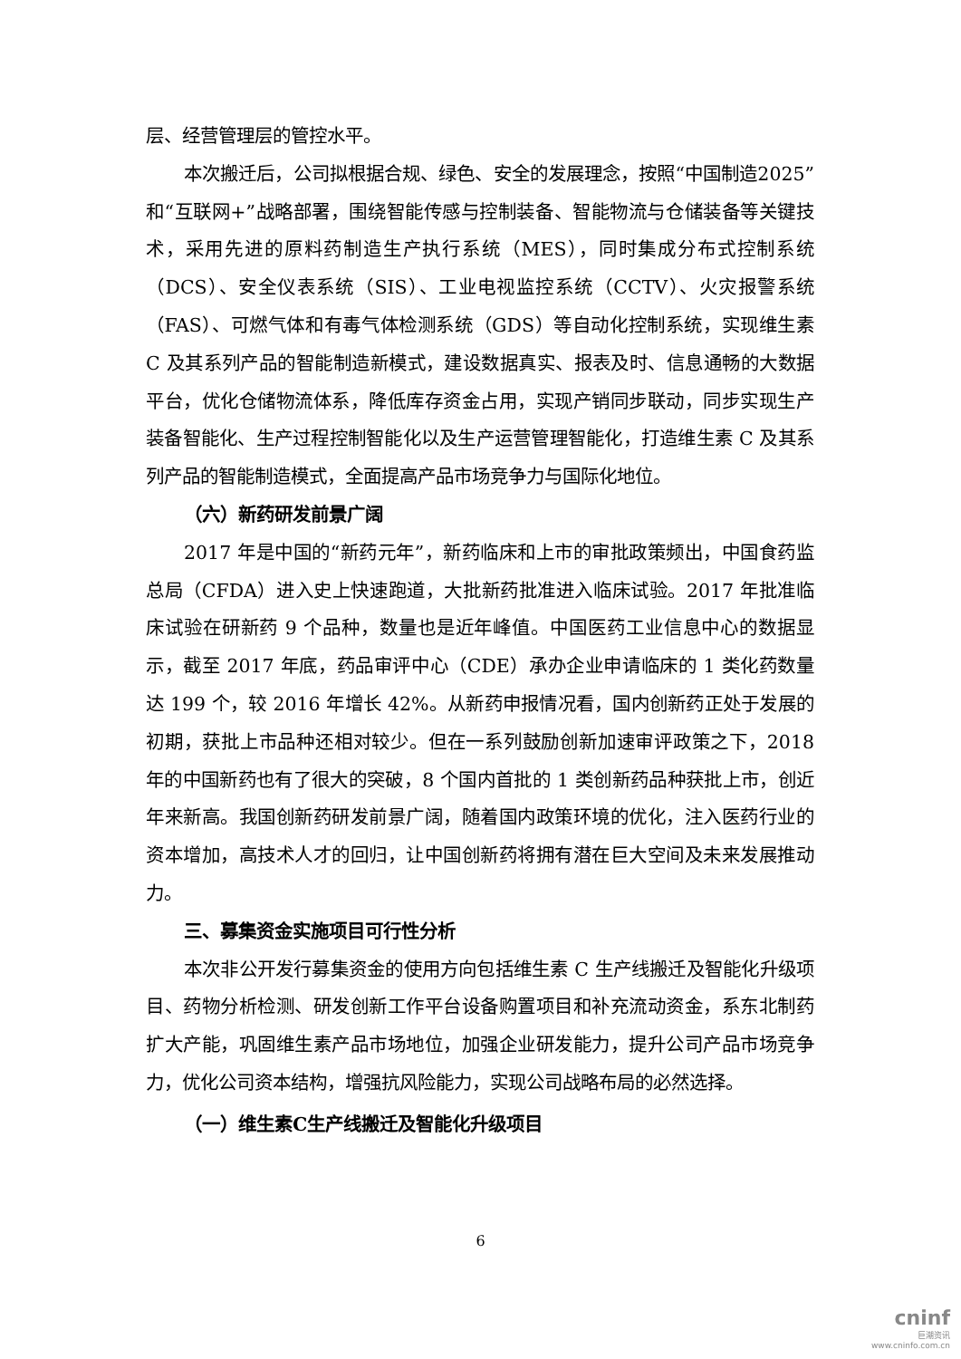层、经营管理层的管控水平。
本次搬迁后，公司拟根据合规、绿色、安全的发展理念，按照“中国制造2025”和“互联网+”战略部署，围绕智能传感与控制装备、智能物流与仓储装备等关键技术，采用先进的原料药制造生产执行系统（MES），同时集成分布式控制系统（DCS）、安全仪表系统（SIS）、工业电视监控系统（CCTV）、火灾报警系统（FAS）、可燃气体和有毒气体检测系统（GDS）等自动化控制系统，实现维生素 C 及其系列产品的智能制造新模式，建设数据真实、报表及时、信息通畅的大数据平台，优化仓储物流体系，降低库存资金占用，实现产销同步联动，同步实现生产装备智能化、生产过程控制智能化以及生产运营管理智能化，打造维生素 C 及其系列产品的智能制造模式，全面提高产品市场竞争力与国际化地位。
（六）新药研发前景广阔
2017 年是中国的“新药元年”，新药临床和上市的审批政策频出，中国食药监总局（CFDA）进入史上快速跑道，大批新药批准进入临床试验。2017 年批准临床试验在研新药 9 个品种，数量也是近年峰值。中国医药工业信息中心的数据显示，截至 2017 年底，药品审评中心（CDE）承办企业申请临床的 1 类化药数量达 199 个，较 2016 年增长 42%。从新药申报情况看，国内创新药正处于发展的初期，获批上市品种还相对较少。但在一系列鼓励创新加速审评政策之下，2018 年的中国新药也有了很大的突破，8 个国内首批的 1 类创新药品种获批上市，创近年来新高。我国创新药研发前景广阔，随着国内政策环境的优化，注入医药行业的资本增加，高技术人才的回归，让中国创新药将拥有潜在巨大空间及未来发展推动力。
三、募集资金实施项目可行性分析
本次非公开发行募集资金的使用方向包括维生素 C 生产线搬迁及智能化升级项目、药物分析检测、研发创新工作平台设备购置项目和补充流动资金，系东北制药扩大产能，巩固维生素产品市场地位，加强企业研发能力，提升公司产品市场竞争力，优化公司资本结构，增强抗风险能力，实现公司战略布局的必然选择。
（一）维生素C生产线搬迁及智能化升级项目
6
cninf
巨潮资讯
www.cninfo.com.cn